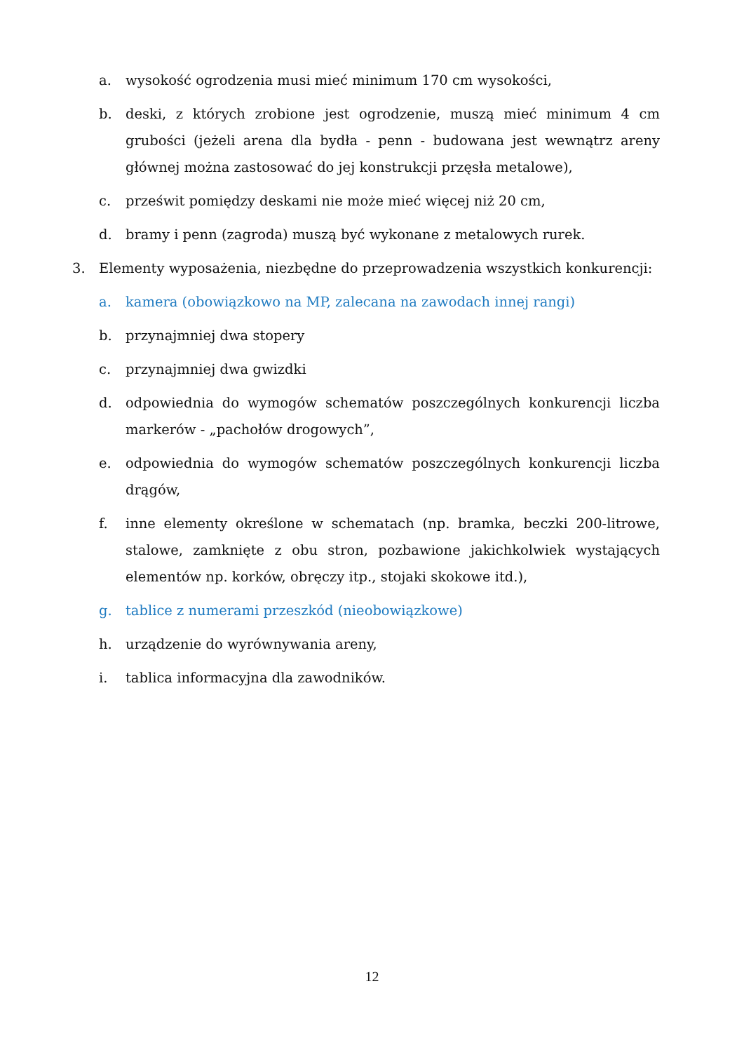a. wysokość ogrodzenia musi mieć minimum 170 cm wysokości,
b. deski, z których zrobione jest ogrodzenie, muszą mieć minimum 4 cm grubości (jeżeli arena dla bydła - penn - budowana jest wewnątrz areny głównej można zastosować do jej konstrukcji przęsła metalowe),
c. prześwit pomiędzy deskami nie może mieć więcej niż 20 cm,
d. bramy i penn (zagroda) muszą być wykonane z metalowych rurek.
3. Elementy wyposażenia, niezbędne do przeprowadzenia wszystkich konkurencji:
a. kamera (obowiązkowo na MP, zalecana na zawodach innej rangi)
b. przynajmniej dwa stopery
c. przynajmniej dwa gwizdki
d. odpowiednia do wymogów schematów poszczególnych konkurencji liczba markerów - „pachołów drogowych”,
e. odpowiednia do wymogów schematów poszczególnych konkurencji liczba drągów,
f. inne elementy określone w schematach (np. bramka, beczki 200-litrowe, stalowe, zamknięte z obu stron, pozbawione jakichkolwiek wystających elementów np. korków, obręczy itp., stojaki skokowe itd.),
g. tablice z numerami przeszkód (nieobowiązkowe)
h. urządzenie do wyrównywania areny,
i. tablica informacyjna dla zawodników.
12